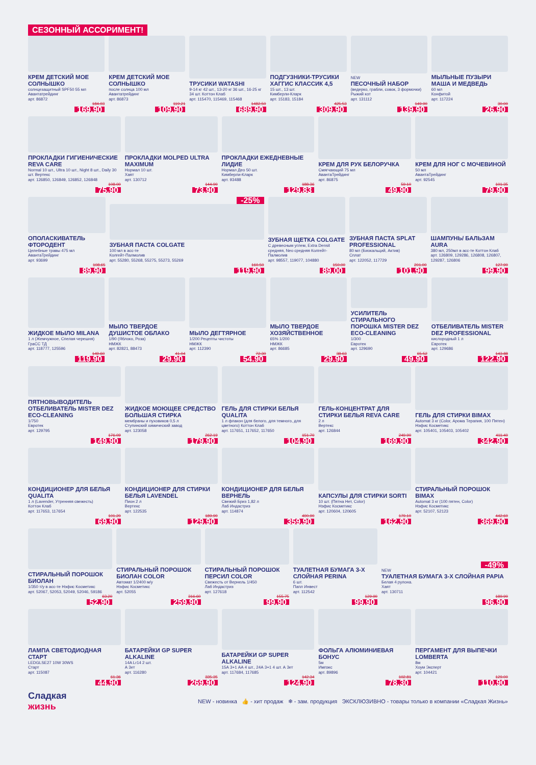СЕЗОННЫЙ АССОРИМЕНТ!
КРЕМ ДЕТСКИЙ МОЕ СОЛНЫШКО
солнцезащитный SPF50 55 мл
Авантатрейдинг
арт. 86872
184.03
169.90
КРЕМ ДЕТСКИЙ МОЕ СОЛНЫШКО
после солнца 100 мл
Авантатрейдинг
арт. 86873
119.21
109.90
ТРУСИКИ WATASHI
9-14 кг 42 шт., 13-20 кг 36 шт., 16-25 кг 34 шт. Коттон Клаб
арт. 115470, 115469, 115468
1482.50
689.90
ПОДГУЗНИКИ-ТРУСИКИ ХАГГИС КЛАССИК 4,5
15 шт., 13 шт.
Кимберли-Кларк
арт. 15183, 15184
425.53
309.90
NEW
ПЕСОЧНЫЙ НАБОР
(ведерко, грабли, совок, 3 формочки)
Рыжий кот
арт. 131112
149.90
139.90
МЫЛЬНЫЕ ПУЗЫРИ МАША И МЕДВЕДЬ
60 мл
Конфитой
арт. 117224
30.00
26.90
ПРОКЛАДКИ ГИГИЕНИЧЕСКИЕ REVA CARE
Normal 10 шт., Ultra 10 шт., Night 8 шт., Daily 30 шт. Вертекс
арт. 126850, 126849, 126852, 126848
108.00
75.90
ПРОКЛАДКИ MOLPED ULTRA MAXIMUM
Нормал 10 шт.
Хаят
арт. 130712
144.90
73.90
ПРОКЛАДКИ ЕЖЕДНЕВНЫЕ ЛИДИЕ
Нормал Део 50 шт.
Кимберли-Кларк
арт. 93488
188.36
129.83
КРЕМ ДЛЯ РУК БЕЛОРУЧКА
Смягчающий 75 мл
АвантаТрейдинг
арт. 86875
59.10
49.90
КРЕМ ДЛЯ НОГ С МОЧЕВИНОЙ
50 мл
АвантаТрейдинг
арт. 92545
101.35
79.90
ОПОЛАСКИВАТЕЛЬ ФТОРОДЕНТ
Целебные травы 475 мл
АвантаТрейдинг
арт. 93699
108.65
89.90
-25%
ЗУБНАЯ ПАСТА COLGATE
100 мл в асс-те
Колгейт-Палмолив
арт. 55280, 55268, 55275, 55273, 55269
160.50
119.90
ЗУБНАЯ ЩЕТКА COLGATE
С древесным углем, Extra Densit средняя, Neo средняя Колгейт-Палмолив
арт. 98557, 119077, 104880
150.00
89.00
ЗУБНАЯ ПАСТА SPLAT PROFESSIONAL
80 мл (Биокальций, Актив)
Сплат
арт. 122052, 117729
201.00
101.90
ШАМПУНЬ/ БАЛЬЗАМ AURA
380 мл, 250мл в асс-те Коттон Клаб
арт. 126809, 129286, 126808, 126807, 129287, 126806
127.90
99.90
ЖИДКОЕ МЫЛО MILANA
1 л (Жемчужное, Спелая черешня)
ГраСС ТД
арт. 118777, 125596
149.60
119.90
МЫЛО ТВЕРДОЕ ДУШИСТОЕ ОБЛАКО
1/90 (Яблоко, Роза)
НМЖК
арт. 82821, 88473
41.04
29.90
МЫЛО ДЕГТЯРНОЕ
1/200 Рецепты чистоты
НМЖК
арт. 112390
72.30
54.90
МЫЛО ТВЕРДОЕ ХОЗЯЙСТВЕННОЕ
65% 1/200
НМЖК
арт. 86685
38.63
29.90
УСИЛИТЕЛЬ СТИРАЛЬНОГО ПОРОШКА MISTER DEZ ECO-CLEANING
1/300
Евротек
арт. 129690
65.52
49.90
ОТБЕЛИВАТЕЛЬ MISTER DEZ PROFESSIONAL
кислородный 1 л
Евротек
арт. 129686
143.88
122.90
ПЯТНОВЫВОДИТЕЛЬ ОТБЕЛИВАТЕЛЬ MISTER DEZ ECO-CLEANING
1/750
Евротек
арт. 129795
176.09
149.90
ЖИДКОЕ МОЮЩЕЕ СРЕДСТВО БОЛЬШАЯ СТИРКА
мембраны и пуховиков 0,5 л
Ступинский химический завод
арт. 123058
262.19
179.90
ГЕЛЬ ДЛЯ СТИРКИ БЕЛЬЯ QUALITA
1 л флакон (для белого, для темного, для цветного) Коттон Клаб
арт. 117651, 117652, 117650
151.70
104.90
ГЕЛЬ-КОНЦЕНТРАТ ДЛЯ СТИРКИ БЕЛЬЯ REVA CARE
2 л
Вертекс
арт. 126844
249.90
169.90
ГЕЛЬ ДЛЯ СТИРКИ BIMAX
Automat 3 кг (Color, Арома Терапия, 100 Пятен)
Нэфис Косметикс
арт. 105401, 105403, 105402
411.40
342.90
КОНДИЦИОНЕР ДЛЯ БЕЛЬЯ QUALITA
1 л (Lavender, Утренняя свежесть)
Коттон Клаб
арт. 117653, 117654
101.20
69.90
КОНДИЦИОНЕР ДЛЯ СТИРКИ БЕЛЬЯ LAVENDEL
Пион 2 л
Вертекс
арт. 122535
189.90
129.90
КОНДИЦИОНЕР ДЛЯ БЕЛЬЯ ВЕРНЕЛЬ
Свежий Бриз 1,82 л
Лаб Индастриз
арт. 114874
400.90
359.90
КАПСУЛЫ ДЛЯ СТИРКИ SORTI
10 шт. (Пятна Нет, Color)
Нэфис Косметикс
арт. 120604, 120605
179.10
162.90
СТИРАЛЬНЫЙ ПОРОШОК BIMAX
Automat 3 кг (100 пятен, Color)
Нэфис Косметикс
арт. 52107, 52123
442.60
369.90
СТИРАЛЬНЫЙ ПОРОШОК БИОЛАН
1/350 т/у в асс-те Нэфис Косметикс
арт. 52067, 52053, 52049, 52046, 59186
63.20
52.90
СТИРАЛЬНЫЙ ПОРОШОК БИОЛАН COLOR
Автомат 1/2400 м/у
Нэфис Косметикс
арт. 52055
316.60
259.90
СТИРАЛЬНЫЙ ПОРОШОК ПЕРСИЛ COLOR
Свежесть от Вернель 1/450
Лаб Индастриз
арт. 127618
155.75
99.90
ТУАЛЕТНАЯ БУМАГА 3-Х СЛОЙНАЯ PERINA
6 шт.
Папл Инвест
арт. 112542
129.90
99.90
-49%
NEW
ТУАЛЕТНАЯ БУМАГА 3-Х СЛОЙНАЯ PAPIA
Белая 4 рулона.
Хаят
арт. 130711
189.90
96.90
ЛАМПА СВЕТОДИОДНАЯ СТАРТ
LEDGLSE27 10W 30WS
Старт
арт. 115087
61.36
44.90
БАТАРЕЙКИ GP SUPER ALKALINE
14A Lr14 2 шт.
А 3ет
арт. 116280
335.35
269.90
БАТАРЕЙКИ GP SUPER ALKALINE
15А 3+1 АА 4 шт., 24А 3+1 4 шт. А 3ет
арт. 117684, 117685
142.34
124.90
ФОЛЬГА АЛЮМИНИЕВАЯ БОНУС
5м
Импэкс
арт. 89896
102.81
78.30
ПЕРГАМЕНТ ДЛЯ ВЫПЕЧКИ LOMBERTA
8м
Хоум Эксперт
арт. 104421
129.00
110.90
Сладкая
жизнь
NEW - новинка 👍 - хит продаж ❄ - зам. продукция ЭКСКЛЮЗИВНО - товары только в компании «Сладкая Жизнь»